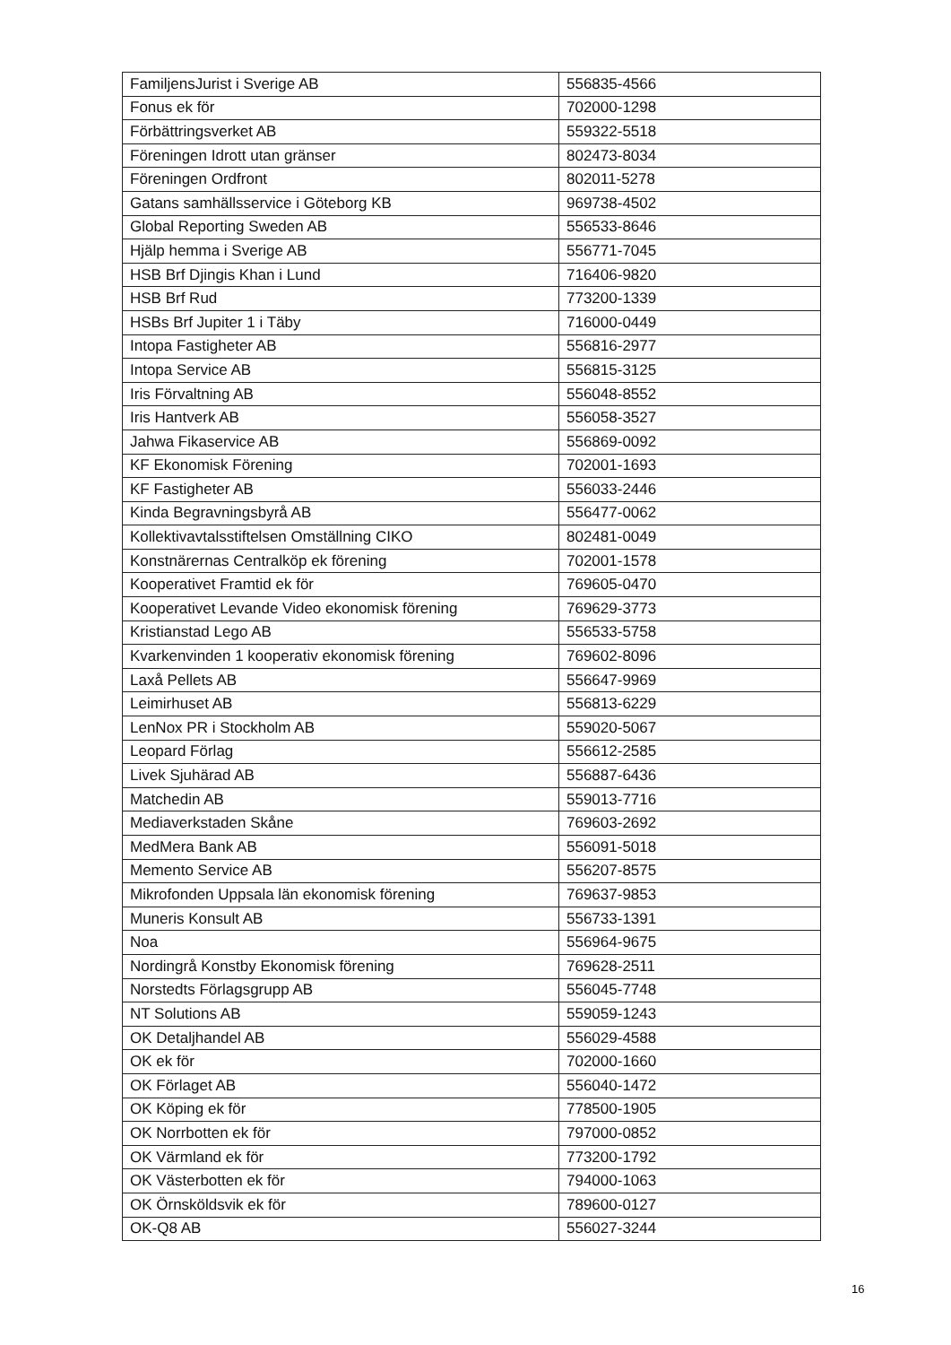| FamiljensJurist i Sverige AB | 556835-4566 |
| Fonus ek för | 702000-1298 |
| Förbättringsverket AB | 559322-5518 |
| Föreningen Idrott utan gränser | 802473-8034 |
| Föreningen Ordfront | 802011-5278 |
| Gatans samhällsservice i Göteborg KB | 969738-4502 |
| Global Reporting Sweden AB | 556533-8646 |
| Hjälp hemma i Sverige AB | 556771-7045 |
| HSB Brf Djingis Khan i Lund | 716406-9820 |
| HSB Brf Rud | 773200-1339 |
| HSBs Brf Jupiter 1 i Täby | 716000-0449 |
| Intopa Fastigheter AB | 556816-2977 |
| Intopa Service AB | 556815-3125 |
| Iris Förvaltning AB | 556048-8552 |
| Iris Hantverk AB | 556058-3527 |
| Jahwa Fikaservice AB | 556869-0092 |
| KF Ekonomisk Förening | 702001-1693 |
| KF Fastigheter AB | 556033-2446 |
| Kinda Begravningsbyrå AB | 556477-0062 |
| Kollektivavtalsstiftelsen Omställning CIKO | 802481-0049 |
| Konstnärernas Centralköp ek förening | 702001-1578 |
| Kooperativet Framtid ek för | 769605-0470 |
| Kooperativet Levande Video ekonomisk förening | 769629-3773 |
| Kristianstad Lego AB | 556533-5758 |
| Kvarkenvinden 1 kooperativ ekonomisk förening | 769602-8096 |
| Laxå Pellets AB | 556647-9969 |
| Leimirhuset AB | 556813-6229 |
| LenNox PR i Stockholm AB | 559020-5067 |
| Leopard Förlag | 556612-2585 |
| Livek Sjuhärad AB | 556887-6436 |
| Matchedin AB | 559013-7716 |
| Mediaverkstaden Skåne | 769603-2692 |
| MedMera Bank AB | 556091-5018 |
| Memento Service AB | 556207-8575 |
| Mikrofonden Uppsala län ekonomisk förening | 769637-9853 |
| Muneris Konsult AB | 556733-1391 |
| Noa | 556964-9675 |
| Nordingrå Konstby Ekonomisk förening | 769628-2511 |
| Norstedts Förlagsgrupp AB | 556045-7748 |
| NT Solutions AB | 559059-1243 |
| OK Detaljhandel AB | 556029-4588 |
| OK ek för | 702000-1660 |
| OK Förlaget AB | 556040-1472 |
| OK Köping ek för | 778500-1905 |
| OK Norrbotten ek för | 797000-0852 |
| OK Värmland ek för | 773200-1792 |
| OK Västerbotten ek för | 794000-1063 |
| OK Örnsköldsvik ek för | 789600-0127 |
| OK-Q8 AB | 556027-3244 |
16